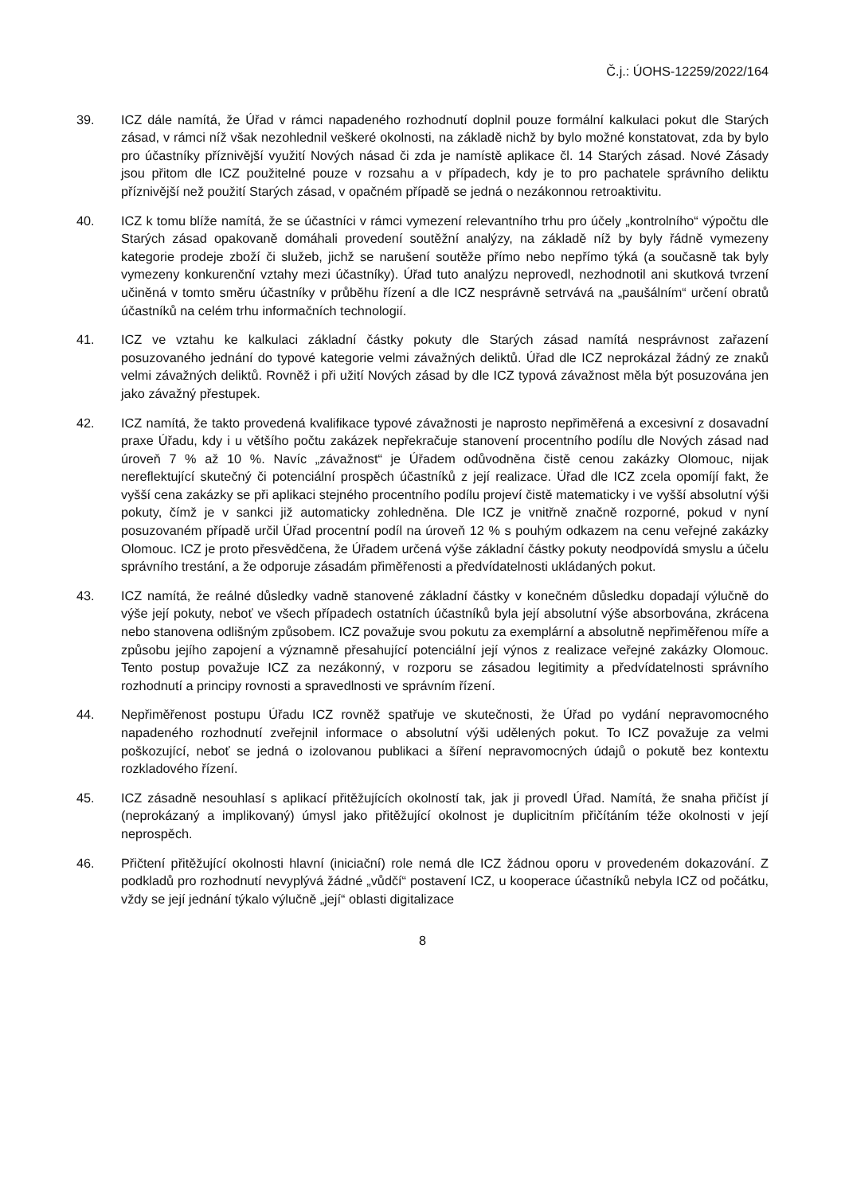Č.j.: ÚOHS-12259/2022/164
39. ICZ dále namítá, že Úřad v rámci napadeného rozhodnutí doplnil pouze formální kalkulaci pokut dle Starých zásad, v rámci níž však nezohlednil veškeré okolnosti, na základě nichž by bylo možné konstatovat, zda by bylo pro účastníky příznivější využití Nových násad či zda je namístě aplikace čl. 14 Starých zásad. Nové Zásady jsou přitom dle ICZ použitelné pouze v rozsahu a v případech, kdy je to pro pachatele správního deliktu příznivější než použití Starých zásad, v opačném případě se jedná o nezákonnou retroaktivitu.
40. ICZ k tomu blíže namítá, že se účastníci v rámci vymezení relevantního trhu pro účely „kontrolního“ výpočtu dle Starých zásad opakovaně domáhali provedení soutěžní analýzy, na základě níž by byly řádně vymezeny kategorie prodeje zboží či služeb, jichž se narušení soutěže přímo nebo nepřímo týká (a současně tak byly vymezeny konkurenční vztahy mezi účastníky). Úřad tuto analýzu neprovedl, nezhodnotil ani skutková tvrzení učiněná v tomto směru účastníky v průběhu řízení a dle ICZ nesprávně setrvává na „paušálním“ určení obratů účastníků na celém trhu informačních technologií.
41. ICZ ve vztahu ke kalkulaci základní částky pokuty dle Starých zásad namítá nesprávnost zařazení posuzovaného jednání do typové kategorie velmi závažných deliktů. Úřad dle ICZ neprokázal žádný ze znaků velmi závažných deliktů. Rovněž i při užití Nových zásad by dle ICZ typová závažnost měla být posuzována jen jako závažný přestupek.
42. ICZ namítá, že takto provedená kvalifikace typové závažnosti je naprosto nepřiměřená a excesivní z dosavadní praxe Úřadu, kdy i u většího počtu zakázek nepřekračuje stanovení procentního podílu dle Nových zásad nad úroveň 7 % až 10 %. Navíc „závažnost“ je Úřadem odůvodněna čistě cenou zakázky Olomouc, nijak nereflektující skutečný či potenciální prospěch účastníků z její realizace. Úřad dle ICZ zcela opomíjí fakt, že vyšší cena zakázky se při aplikaci stejného procentního podílu projeví čistě matematicky i ve vyšší absolutní výši pokuty, čímž je v sankci již automaticky zohledněna. Dle ICZ je vnitřně značně rozporné, pokud v nyní posuzovaném případě určil Úřad procentní podíl na úroveň 12 % s pouhým odkazem na cenu veřejné zakázky Olomouc. ICZ je proto přesvědčena, že Úřadem určená výše základní částky pokuty neodpovídá smyslu a účelu správního trestání, a že odporuje zásadám přiměřenosti a předvídatelnosti ukládaných pokut.
43. ICZ namítá, že reálné důsledky vadně stanovené základní částky v konečném důsledku dopadají výlučně do výše její pokuty, neboť ve všech případech ostatních účastníků byla její absolutní výše absorbována, zkrácena nebo stanovena odlišným způsobem. ICZ považuje svou pokutu za exemplární a absolutně nepřiměřenou míře a způsobu jejího zapojení a významně přesahující potenciální její výnos z realizace veřejné zakázky Olomouc. Tento postup považuje ICZ za nezákonný, v rozporu se zásadou legitimity a předvídatelnosti správního rozhodnutí a principy rovnosti a spravedlnosti ve správním řízení.
44. Nepřiměřenost postupu Úřadu ICZ rovněž spatřuje ve skutečnosti, že Úřad po vydání nepravomocného napadeného rozhodnutí zveřejnil informace o absolutní výši udělených pokut. To ICZ považuje za velmi poškozující, neboť se jedná o izolovanou publikaci a šíření nepravomocných údajů o pokutě bez kontextu rozkladového řízení.
45. ICZ zásadně nesouhlasí s aplikací přitěžujících okolností tak, jak ji provedl Úřad. Namítá, že snaha přičíst jí (neprokázaný a implikovaný) úmysl jako přitěžující okolnost je duplicitním přičítáním téže okolnosti v její neprospěch.
46. Přičtení přitěžující okolnosti hlavní (iniciační) role nemá dle ICZ žádnou oporu v provedeném dokazování. Z podkladů pro rozhodnutí nevyplývá žádné „vůdčí“ postavení ICZ, u kooperace účastníků nebyla ICZ od počátku, vždy se její jednání týkalo výlučně „její“ oblasti digitalizace
8